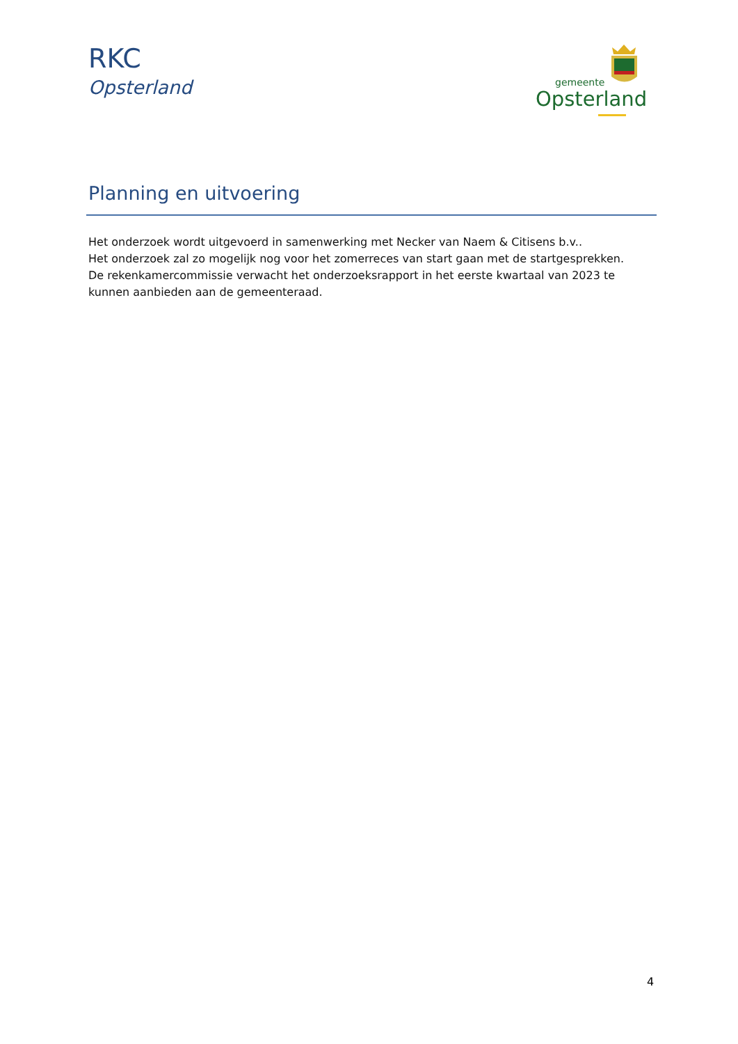RKC
Opsterland
gemeente
Opsterland
Planning en uitvoering
Het onderzoek wordt uitgevoerd in samenwerking met Necker van Naem & Citisens b.v..
Het onderzoek zal zo mogelijk nog voor het zomerreces van start gaan met de startgesprekken.
De rekenkamercommissie verwacht het onderzoeksrapport in het eerste kwartaal van 2023 te kunnen aanbieden aan de gemeenteraad.
4